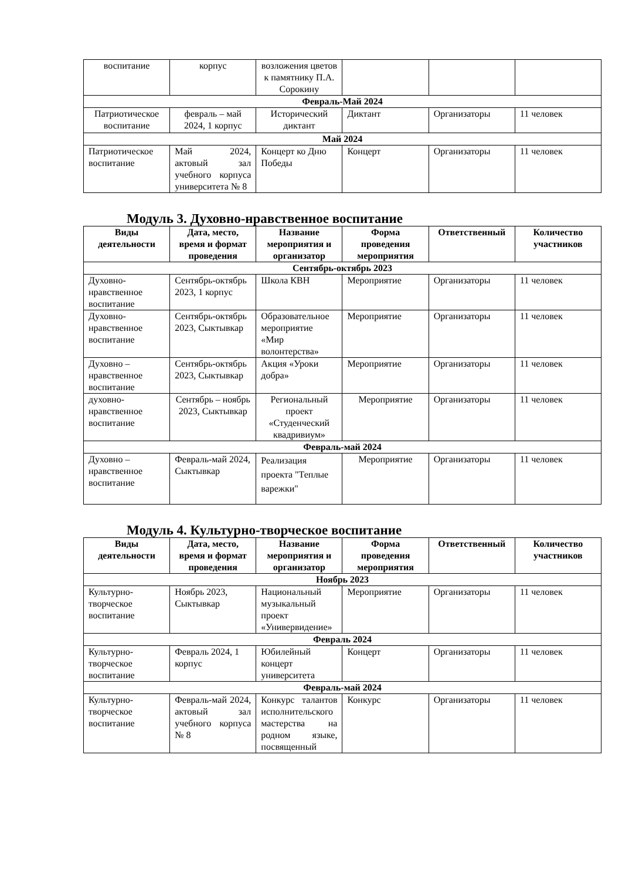| воспитание | корпус | возложения цветов к памятнику П.А. Сорокину | | | |
| Февраль-Май 2024 | | | | | |
| Патриотическое воспитание | февраль – май 2024, 1 корпус | Исторический диктант | Диктант | Организаторы | 11 человек |
| Май 2024 | | | | | |
| Патриотическое воспитание | Май 2024, актовый зал учебного корпуса университета № 8 | Концерт ко Дню Победы | Концерт | Организаторы | 11 человек |
Модуль 3. Духовно-нравственное воспитание
| Виды деятельности | Дата, место, время и формат проведения | Название мероприятия и организатор | Форма проведения мероприятия | Ответственный | Количество участников |
| --- | --- | --- | --- | --- | --- |
| Сентябрь-октябрь 2023 | | | | | |
| Духовно-нравственное воспитание | Сентябрь-октябрь 2023, 1 корпус | Школа КВН | Мероприятие | Организаторы | 11 человек |
| Духовно-нравственное воспитание | Сентябрь-октябрь 2023, Сыктывкар | Образовательное мероприятие «Мир волонтерства» | Мероприятие | Организаторы | 11 человек |
| Духовно – нравственное воспитание | Сентябрь-октябрь 2023, Сыктывкар | Акция «Уроки добра» | Мероприятие | Организаторы | 11 человек |
| духовно-нравственное воспитание | Сентябрь – ноябрь 2023, Сыктывкар | Региональный проект «Студенческий квадривиум» | Мероприятие | Организаторы | 11 человек |
| Февраль-май 2024 | | | | | |
| Духовно – нравственное воспитание | Февраль-май 2024, Сыктывкар | Реализация проекта "Теплые варежки" | Мероприятие | Организаторы | 11 человек |
Модуль 4. Культурно-творческое воспитание
| Виды деятельности | Дата, место, время и формат проведения | Название мероприятия и организатор | Форма проведения мероприятия | Ответственный | Количество участников |
| --- | --- | --- | --- | --- | --- |
| Ноябрь 2023 | | | | | |
| Культурно-творческое воспитание | Ноябрь 2023, Сыктывкар | Национальный музыкальный проект «Универвидение» | Мероприятие | Организаторы | 11 человек |
| Февраль 2024 | | | | | |
| Культурно-творческое воспитание | Февраль 2024, 1 корпус | Юбилейный концерт университета | Концерт | Организаторы | 11 человек |
| Февраль-май 2024 | | | | | |
| Культурно-творческое воспитание | Февраль-май 2024, актовый зал учебного корпуса № 8 | Конкурс талантов исполнительского мастерства на родном языке, посвященный | Конкурс | Организаторы | 11 человек |